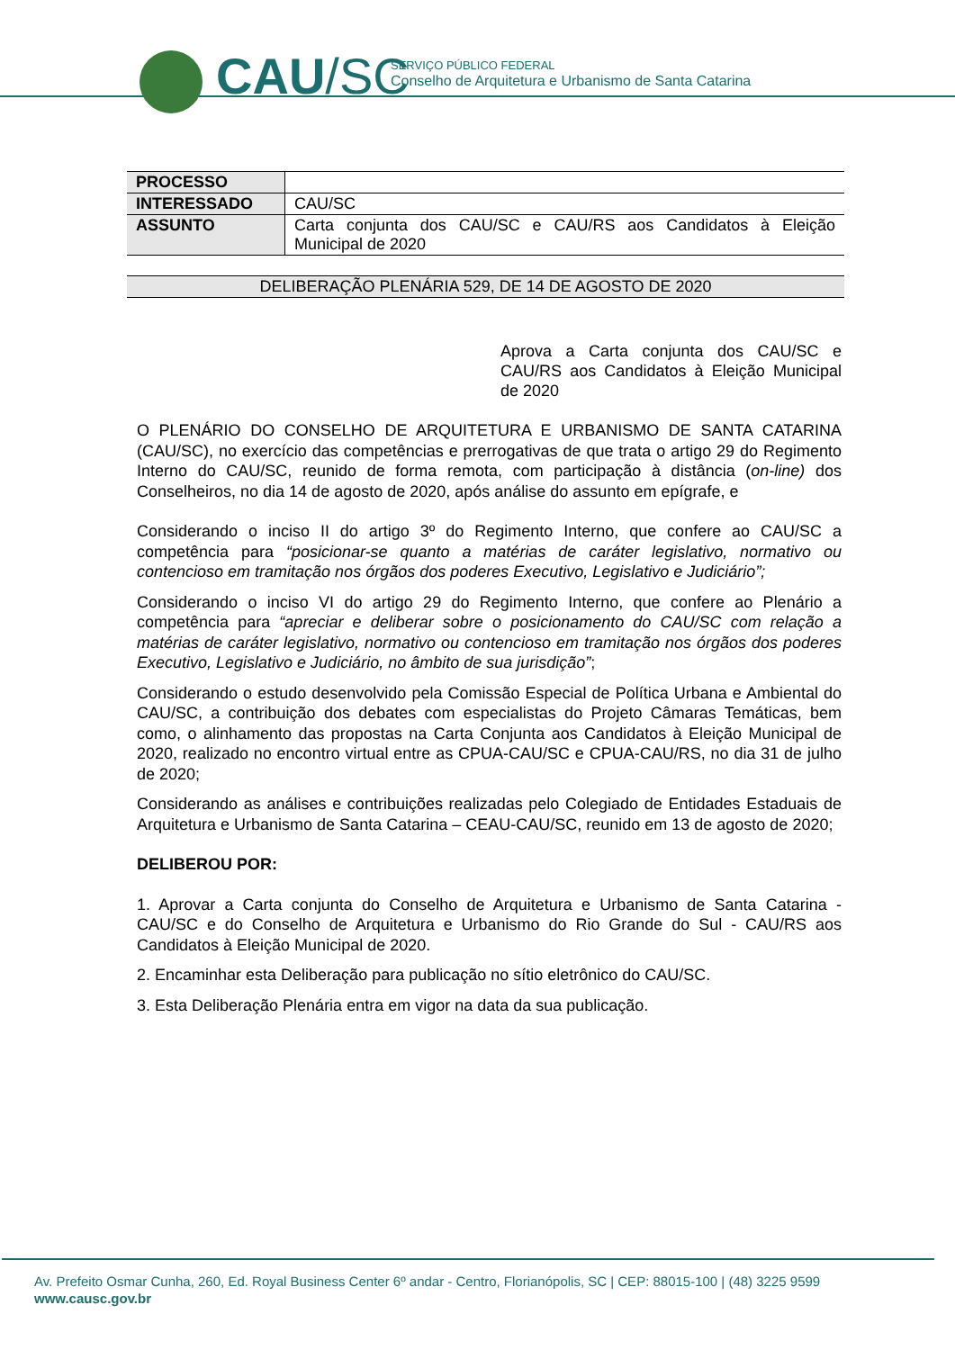CAU/SC
SERVIÇO PÚBLICO FEDERAL
Conselho de Arquitetura e Urbanismo de Santa Catarina
| PROCESSO | |
| INTERESSADO | CAU/SC |
| ASSUNTO | Carta conjunta dos CAU/SC e CAU/RS aos Candidatos à Eleição Municipal de 2020 |
DELIBERAÇÃO PLENÁRIA 529, DE 14 DE AGOSTO DE 2020
Aprova a Carta conjunta dos CAU/SC e CAU/RS aos Candidatos à Eleição Municipal de 2020
O PLENÁRIO DO CONSELHO DE ARQUITETURA E URBANISMO DE SANTA CATARINA (CAU/SC), no exercício das competências e prerrogativas de que trata o artigo 29 do Regimento Interno do CAU/SC, reunido de forma remota, com participação à distância (on-line) dos Conselheiros, no dia 14 de agosto de 2020, após análise do assunto em epígrafe, e
Considerando o inciso II do artigo 3º do Regimento Interno, que confere ao CAU/SC a competência para “posicionar-se quanto a matérias de caráter legislativo, normativo ou contencioso em tramitação nos órgãos dos poderes Executivo, Legislativo e Judiciário”;
Considerando o inciso VI do artigo 29 do Regimento Interno, que confere ao Plenário a competência para “apreciar e deliberar sobre o posicionamento do CAU/SC com relação a matérias de caráter legislativo, normativo ou contencioso em tramitação nos órgãos dos poderes Executivo, Legislativo e Judiciário, no âmbito de sua jurisdição”;
Considerando o estudo desenvolvido pela Comissão Especial de Política Urbana e Ambiental do CAU/SC, a contribuição dos debates com especialistas do Projeto Câmaras Temáticas, bem como, o alinhamento das propostas na Carta Conjunta aos Candidatos à Eleição Municipal de 2020, realizado no encontro virtual entre as CPUA-CAU/SC e CPUA-CAU/RS, no dia 31 de julho de 2020;
Considerando as análises e contribuições realizadas pelo Colegiado de Entidades Estaduais de Arquitetura e Urbanismo de Santa Catarina – CEAU-CAU/SC, reunido em 13 de agosto de 2020;
DELIBEROU POR:
1. Aprovar a Carta conjunta do Conselho de Arquitetura e Urbanismo de Santa Catarina - CAU/SC e do Conselho de Arquitetura e Urbanismo do Rio Grande do Sul - CAU/RS aos Candidatos à Eleição Municipal de 2020.
2. Encaminhar esta Deliberação para publicação no sítio eletrônico do CAU/SC.
3. Esta Deliberação Plenária entra em vigor na data da sua publicação.
Av. Prefeito Osmar Cunha, 260, Ed. Royal Business Center 6º andar - Centro, Florianópolis, SC | CEP: 88015-100 | (48) 3225 9599
www.causc.gov.br